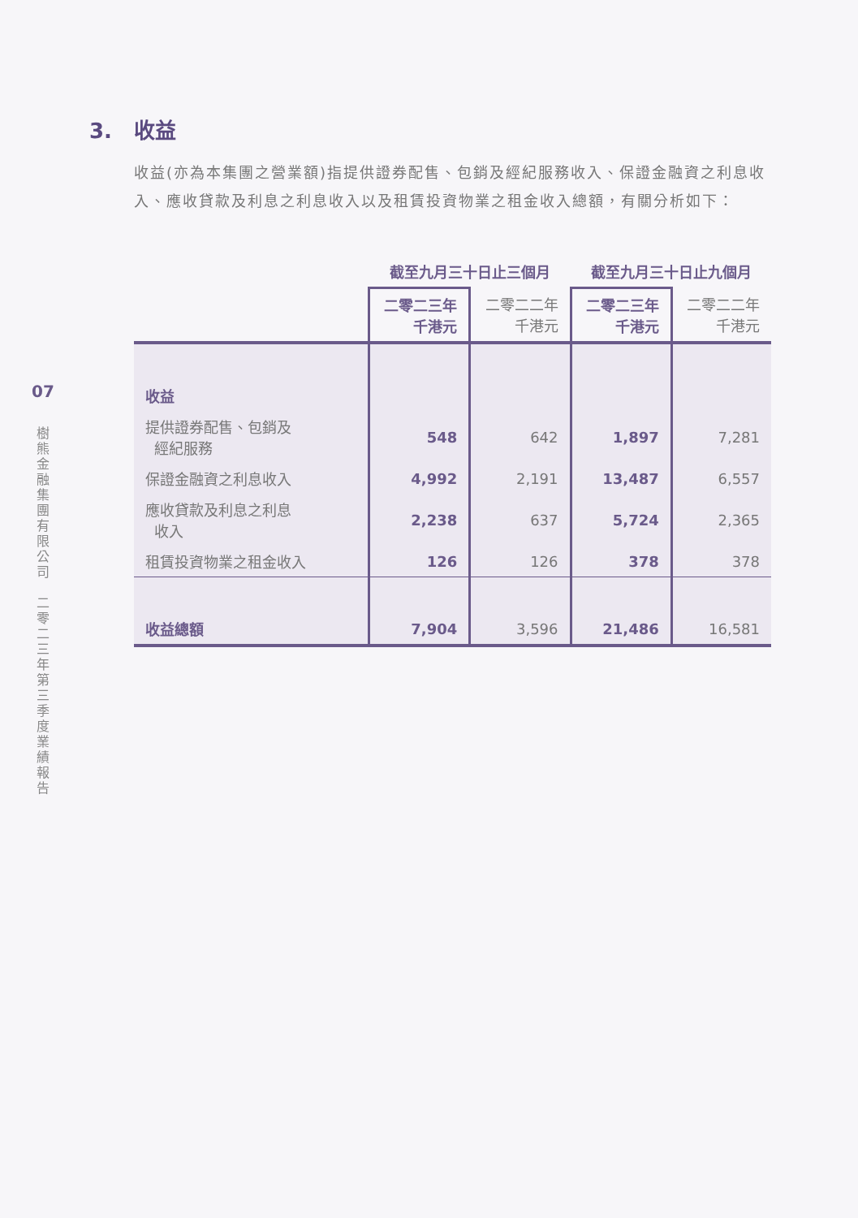07
樹
熊
金
融
集
團
有
限
公
司
二
零
二
三
年
第
三
季
度
業
績
報
告
3. 收益
收益(亦為本集團之營業額)指提供證券配售、包銷及經紀服務收入、保證金融資之利息收入、應收貸款及利息之利息收入以及租賃投資物業之租金收入總額，有關分析如下：
| | 截至九月三十日止三個月 | | 截至九月三十日止九個月 | |
| --- | --- | --- | --- | --- |
| | 二零二三年 千港元 | 二零二二年 千港元 | 二零二三年 千港元 | 二零二二年 千港元 |
| 收益 | | | | |
| 提供證券配售、包銷及 經紀服務 | 548 | 642 | 1,897 | 7,281 |
| 保證金融資之利息收入 | 4,992 | 2,191 | 13,487 | 6,557 |
| 應收貸款及利息之利息 收入 | 2,238 | 637 | 5,724 | 2,365 |
| 租賃投資物業之租金收入 | 126 | 126 | 378 | 378 |
| 收益總額 | 7,904 | 3,596 | 21,486 | 16,581 |